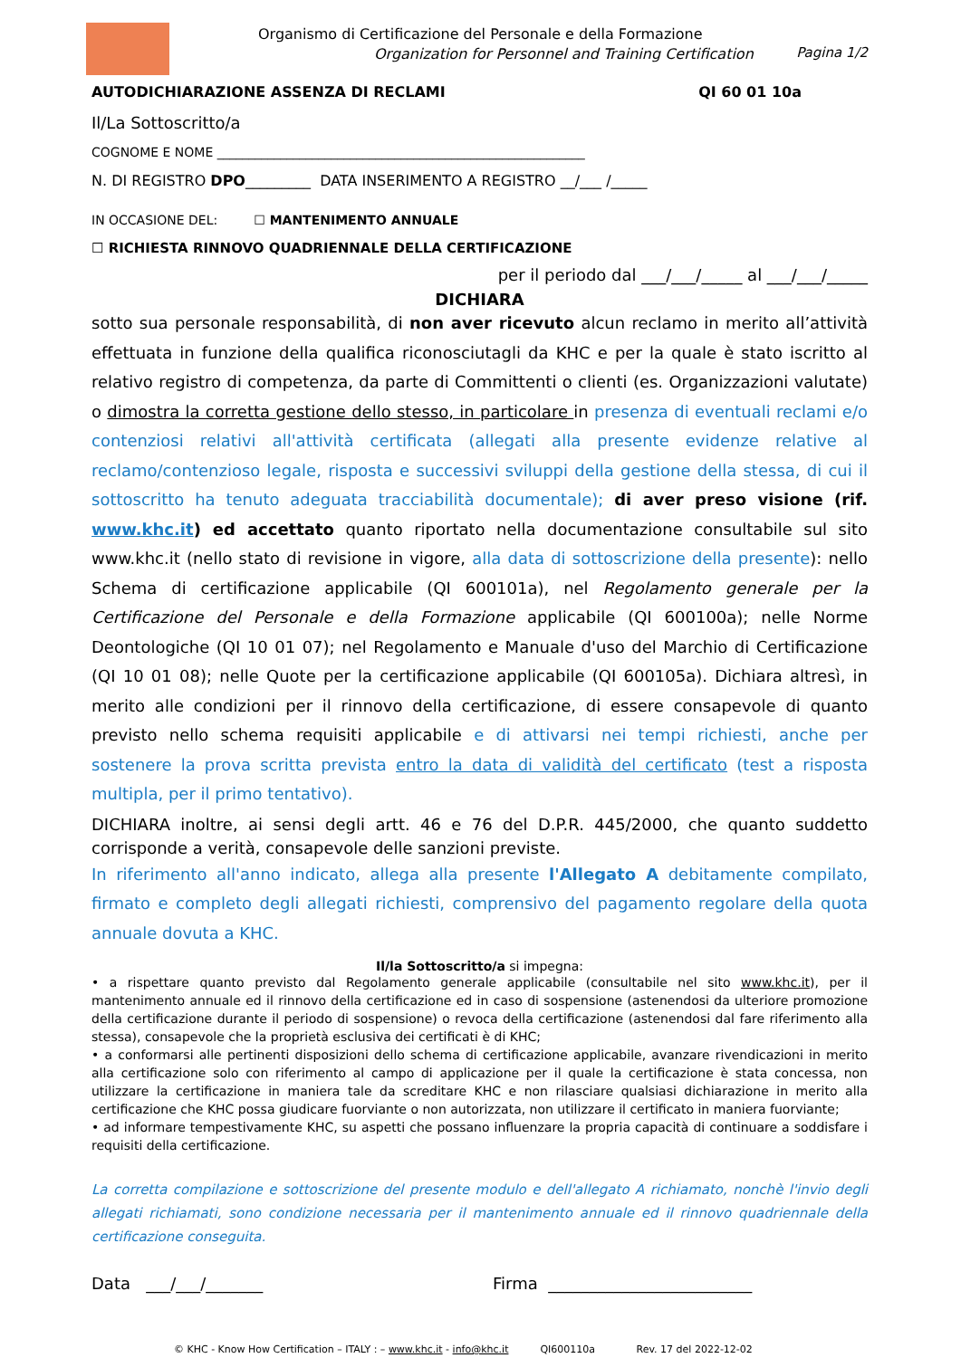Organismo di Certificazione del Personale e della Formazione
Organization for Personnel and Training Certification
Pagina 1/2
AUTODICHIARAZIONE ASSENZA DI RECLAMI QI 60 01 10a
Il/La Sottoscritto/a
COGNOME E NOME __________________________________________________________
N. DI REGISTRO DPO_________ DATA INSERIMENTO A REGISTRO __/___ /_____
IN OCCASIONE DEL: ☐ MANTENIMENTO ANNUALE
☐ RICHIESTA RINNOVO QUADRIENNALE DELLA CERTIFICAZIONE
per il periodo dal ___/___/_____ al ___/___/_____
DICHIARA
sotto sua personale responsabilità, di non aver ricevuto alcun reclamo in merito all’attività effettuata in funzione della qualifica riconosciutagli da KHC e per la quale è stato iscritto al relativo registro di competenza, da parte di Committenti o clienti (es. Organizzazioni valutate) o dimostra la corretta gestione dello stesso, in particolare in presenza di eventuali reclami e/o contenziosi relativi all'attività certificata (allegati alla presente evidenze relative al reclamo/contenzioso legale, risposta e successivi sviluppi della gestione della stessa, di cui il sottoscritto ha tenuto adeguata tracciabilità documentale); di aver preso visione (rif. www.khc.it) ed accettato quanto riportato nella documentazione consultabile sul sito www.khc.it (nello stato di revisione in vigore, alla data di sottoscrizione della presente): nello Schema di certificazione applicabile (QI 600101a), nel Regolamento generale per la Certificazione del Personale e della Formazione applicabile (QI 600100a); nelle Norme Deontologiche (QI 10 01 07); nel Regolamento e Manuale d'uso del Marchio di Certificazione (QI 10 01 08); nelle Quote per la certificazione applicabile (QI 600105a). Dichiara altresì, in merito alle condizioni per il rinnovo della certificazione, di essere consapevole di quanto previsto nello schema requisiti applicabile e di attivarsi nei tempi richiesti, anche per sostenere la prova scritta prevista entro la data di validità del certificato (test a risposta multipla, per il primo tentativo).
DICHIARA inoltre, ai sensi degli artt. 46 e 76 del D.P.R. 445/2000, che quanto suddetto corrisponde a verità, consapevole delle sanzioni previste.
In riferimento all'anno indicato, allega alla presente l'Allegato A debitamente compilato, firmato e completo degli allegati richiesti, comprensivo del pagamento regolare della quota annuale dovuta a KHC.
Il/la Sottoscritto/a si impegna:
• a rispettare quanto previsto dal Regolamento generale applicabile (consultabile nel sito www.khc.it), per il mantenimento annuale ed il rinnovo della certificazione ed in caso di sospensione (astenendosi da ulteriore promozione della certificazione durante il periodo di sospensione) o revoca della certificazione (astenendosi dal fare riferimento alla stessa), consapevole che la proprietà esclusiva dei certificati è di KHC;
• a conformarsi alle pertinenti disposizioni dello schema di certificazione applicabile, avanzare rivendicazioni in merito alla certificazione solo con riferimento al campo di applicazione per il quale la certificazione è stata concessa, non utilizzare la certificazione in maniera tale da screditare KHC e non rilasciare qualsiasi dichiarazione in merito alla certificazione che KHC possa giudicare fuorviante o non autorizzata, non utilizzare il certificato in maniera fuorviante;
• ad informare tempestivamente KHC, su aspetti che possano influenzare la propria capacità di continuare a soddisfare i requisiti della certificazione.
La corretta compilazione e sottoscrizione del presente modulo e dell'allegato A richiamato, nonchè l'invio degli allegati richiamati, sono condizione necessaria per il mantenimento annuale ed il rinnovo quadriennale della certificazione conseguita.
Data ___/___/_______ Firma _________________________
© KHC - Know How Certification – ITALY : – www.khc.it - info@khc.it QI600110a Rev. 17 del 2022-12-02